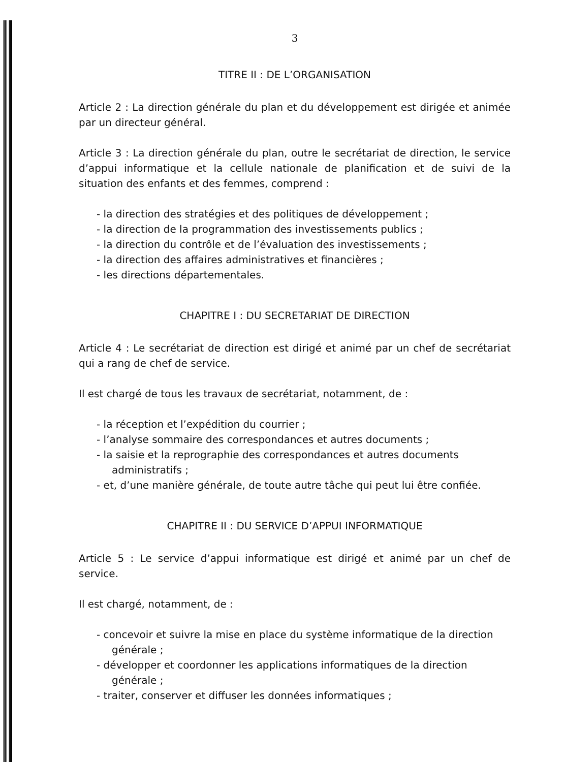3
TITRE II : DE L’ORGANISATION
Article 2 : La direction générale du plan et du développement est dirigée et animée par un directeur général.
Article 3 : La direction générale du plan, outre le secrétariat de direction, le service d’appui informatique et la cellule nationale de planification et de suivi de la situation des enfants et des femmes, comprend :
- la direction des stratégies et des politiques de développement ;
- la direction de la programmation des investissements publics ;
- la direction du contrôle et de l’évaluation des investissements ;
- la direction des affaires administratives et financières ;
- les directions départementales.
CHAPITRE I : DU SECRETARIAT DE DIRECTION
Article 4 : Le secrétariat de direction est dirigé et animé par un chef de secrétariat qui a rang de chef de service.
Il est chargé de tous les travaux de secrétariat, notamment, de :
- la réception et l’expédition du courrier ;
- l’analyse sommaire des correspondances et autres documents ;
- la saisie et la reprographie des correspondances et autres documents administratifs ;
- et, d’une manière générale, de toute autre tâche qui peut lui être confiée.
CHAPITRE II : DU SERVICE D’APPUI INFORMATIQUE
Article 5 : Le service d’appui informatique est dirigé et animé par un chef de service.
Il est chargé, notamment, de :
- concevoir et suivre la mise en place du système informatique de la direction générale ;
- développer et coordonner les applications informatiques de la direction générale ;
- traiter, conserver et diffuser les données informatiques ;